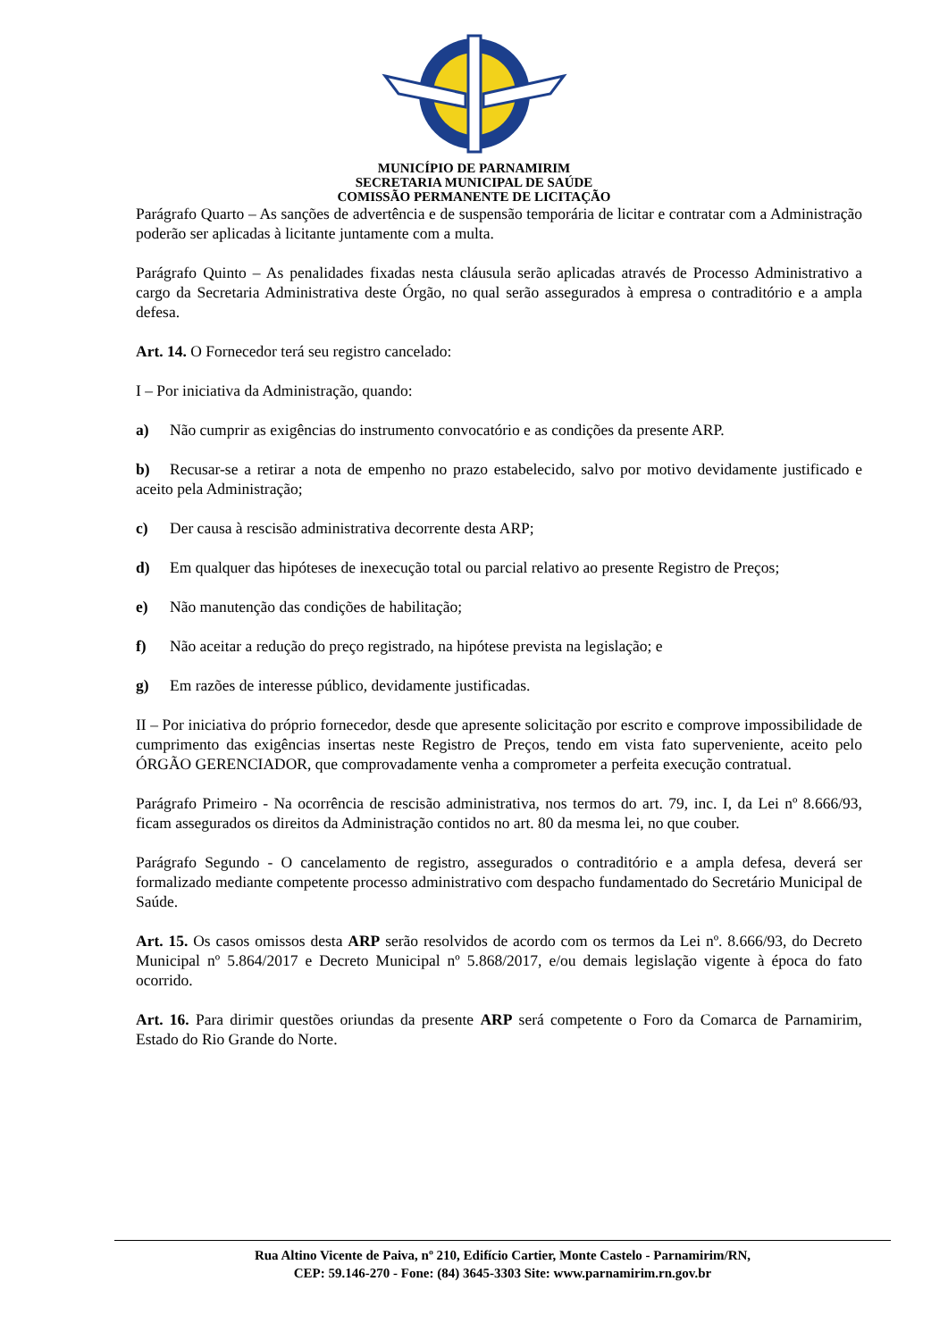MUNICÍPIO DE PARNAMIRIM
SECRETARIA MUNICIPAL DE SAÚDE
COMISSÃO PERMANENTE DE LICITAÇÃO
Parágrafo Quarto – As sanções de advertência e de suspensão temporária de licitar e contratar com a Administração poderão ser aplicadas à licitante juntamente com a multa.
Parágrafo Quinto – As penalidades fixadas nesta cláusula serão aplicadas através de Processo Administrativo a cargo da Secretaria Administrativa deste Órgão, no qual serão assegurados à empresa o contraditório e a ampla defesa.
Art. 14. O Fornecedor terá seu registro cancelado:
I – Por iniciativa da Administração, quando:
a) Não cumprir as exigências do instrumento convocatório e as condições da presente ARP.
b) Recusar-se a retirar a nota de empenho no prazo estabelecido, salvo por motivo devidamente justificado e aceito pela Administração;
c) Der causa à rescisão administrativa decorrente desta ARP;
d) Em qualquer das hipóteses de inexecução total ou parcial relativo ao presente Registro de Preços;
e) Não manutenção das condições de habilitação;
f) Não aceitar a redução do preço registrado, na hipótese prevista na legislação; e
g) Em razões de interesse público, devidamente justificadas.
II – Por iniciativa do próprio fornecedor, desde que apresente solicitação por escrito e comprove impossibilidade de cumprimento das exigências insertas neste Registro de Preços, tendo em vista fato superveniente, aceito pelo ÓRGÃO GERENCIADOR, que comprovadamente venha a comprometer a perfeita execução contratual.
Parágrafo Primeiro - Na ocorrência de rescisão administrativa, nos termos do art. 79, inc. I, da Lei nº 8.666/93, ficam assegurados os direitos da Administração contidos no art. 80 da mesma lei, no que couber.
Parágrafo Segundo - O cancelamento de registro, assegurados o contraditório e a ampla defesa, deverá ser formalizado mediante competente processo administrativo com despacho fundamentado do Secretário Municipal de Saúde.
Art. 15. Os casos omissos desta ARP serão resolvidos de acordo com os termos da Lei nº. 8.666/93, do Decreto Municipal nº 5.864/2017 e Decreto Municipal nº 5.868/2017, e/ou demais legislação vigente à época do fato ocorrido.
Art. 16. Para dirimir questões oriundas da presente ARP será competente o Foro da Comarca de Parnamirim, Estado do Rio Grande do Norte.
Rua Altino Vicente de Paiva, nº 210, Edifício Cartier, Monte Castelo - Parnamirim/RN,
CEP: 59.146-270 - Fone: (84) 3645-3303 Site: www.parnamirim.rn.gov.br